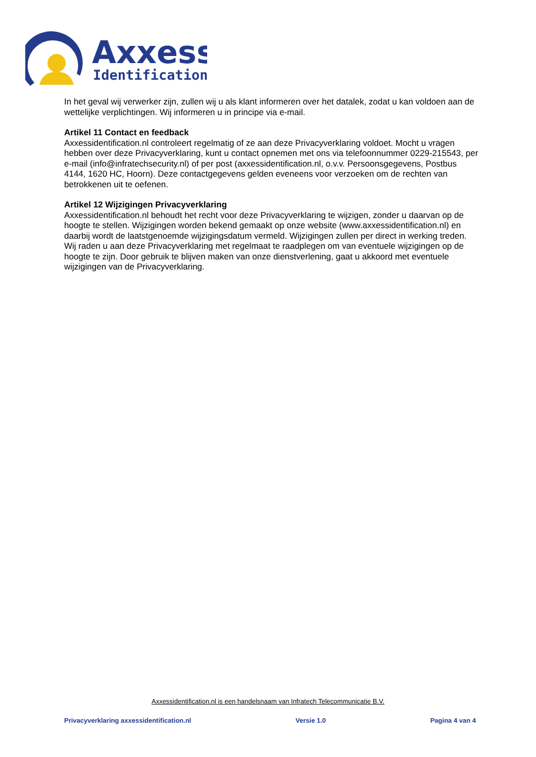Axxess
Identification
In het geval wij verwerker zijn, zullen wij u als klant informeren over het datalek, zodat u kan voldoen aan de wettelijke verplichtingen. Wij informeren u in principe via e-mail.
Artikel 11 Contact en feedback
Axxessidentification.nl controleert regelmatig of ze aan deze Privacyverklaring voldoet. Mocht u vragen hebben over deze Privacyverklaring, kunt u contact opnemen met ons via telefoonnummer 0229-215543, per e-mail (info@infratechsecurity.nl) of per post (axxessidentification.nl, o.v.v. Persoonsgegevens, Postbus 4144, 1620 HC, Hoorn). Deze contactgegevens gelden eveneens voor verzoeken om de rechten van betrokkenen uit te oefenen.
Artikel 12 Wijzigingen Privacyverklaring
Axxessidentification.nl behoudt het recht voor deze Privacyverklaring te wijzigen, zonder u daarvan op de hoogte te stellen. Wijzigingen worden bekend gemaakt op onze website (www.axxessidentification.nl) en daarbij wordt de laatstgenoemde wijzigingsdatum vermeld. Wijzigingen zullen per direct in werking treden. Wij raden u aan deze Privacyverklaring met regelmaat te raadplegen om van eventuele wijzigingen op de hoogte te zijn. Door gebruik te blijven maken van onze dienstverlening, gaat u akkoord met eventuele wijzigingen van de Privacyverklaring.
Axxessidentification.nl is een handelsnaam van Infratech Telecommunicatie B.V.
Privacyverklaring axxessidentification.nl Versie 1.0 Pagina 4 van 4